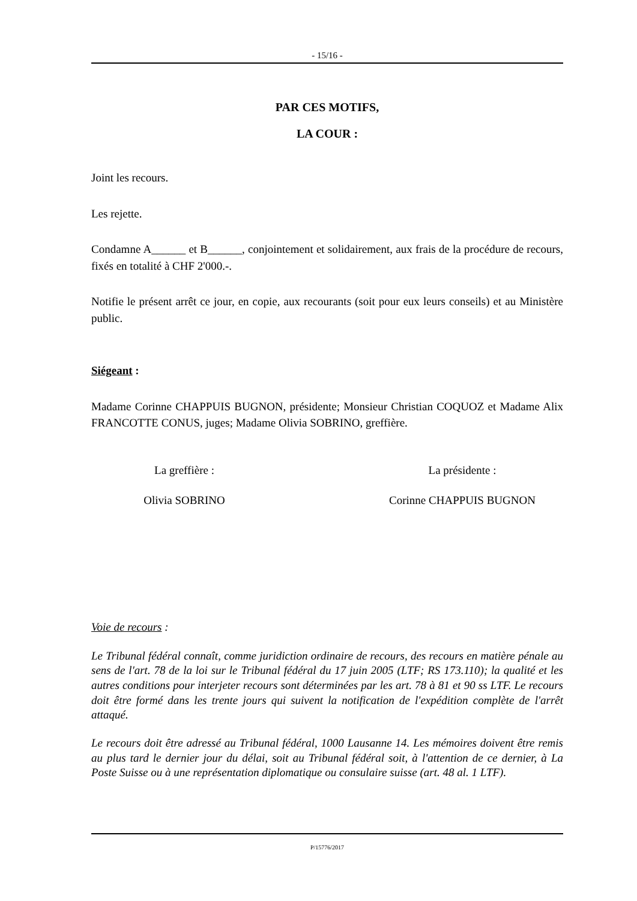- 15/16 -
PAR CES MOTIFS,
LA COUR :
Joint les recours.
Les rejette.
Condamne A______ et B______, conjointement et solidairement, aux frais de la procédure de recours, fixés en totalité à CHF 2'000.-.
Notifie le présent arrêt ce jour, en copie, aux recourants (soit pour eux leurs conseils) et au Ministère public.
Siégeant :
Madame Corinne CHAPPUIS BUGNON, présidente; Monsieur Christian COQUOZ et Madame Alix FRANCOTTE CONUS, juges; Madame Olivia SOBRINO, greffière.
La greffière :
Olivia SOBRINO
La présidente :
Corinne CHAPPUIS BUGNON
Voie de recours :
Le Tribunal fédéral connaît, comme juridiction ordinaire de recours, des recours en matière pénale au sens de l'art. 78 de la loi sur le Tribunal fédéral du 17 juin 2005 (LTF; RS 173.110); la qualité et les autres conditions pour interjeter recours sont déterminées par les art. 78 à 81 et 90 ss LTF. Le recours doit être formé dans les trente jours qui suivent la notification de l'expédition complète de l'arrêt attaqué.
Le recours doit être adressé au Tribunal fédéral, 1000 Lausanne 14. Les mémoires doivent être remis au plus tard le dernier jour du délai, soit au Tribunal fédéral soit, à l'attention de ce dernier, à La Poste Suisse ou à une représentation diplomatique ou consulaire suisse (art. 48 al. 1 LTF).
P/15776/2017